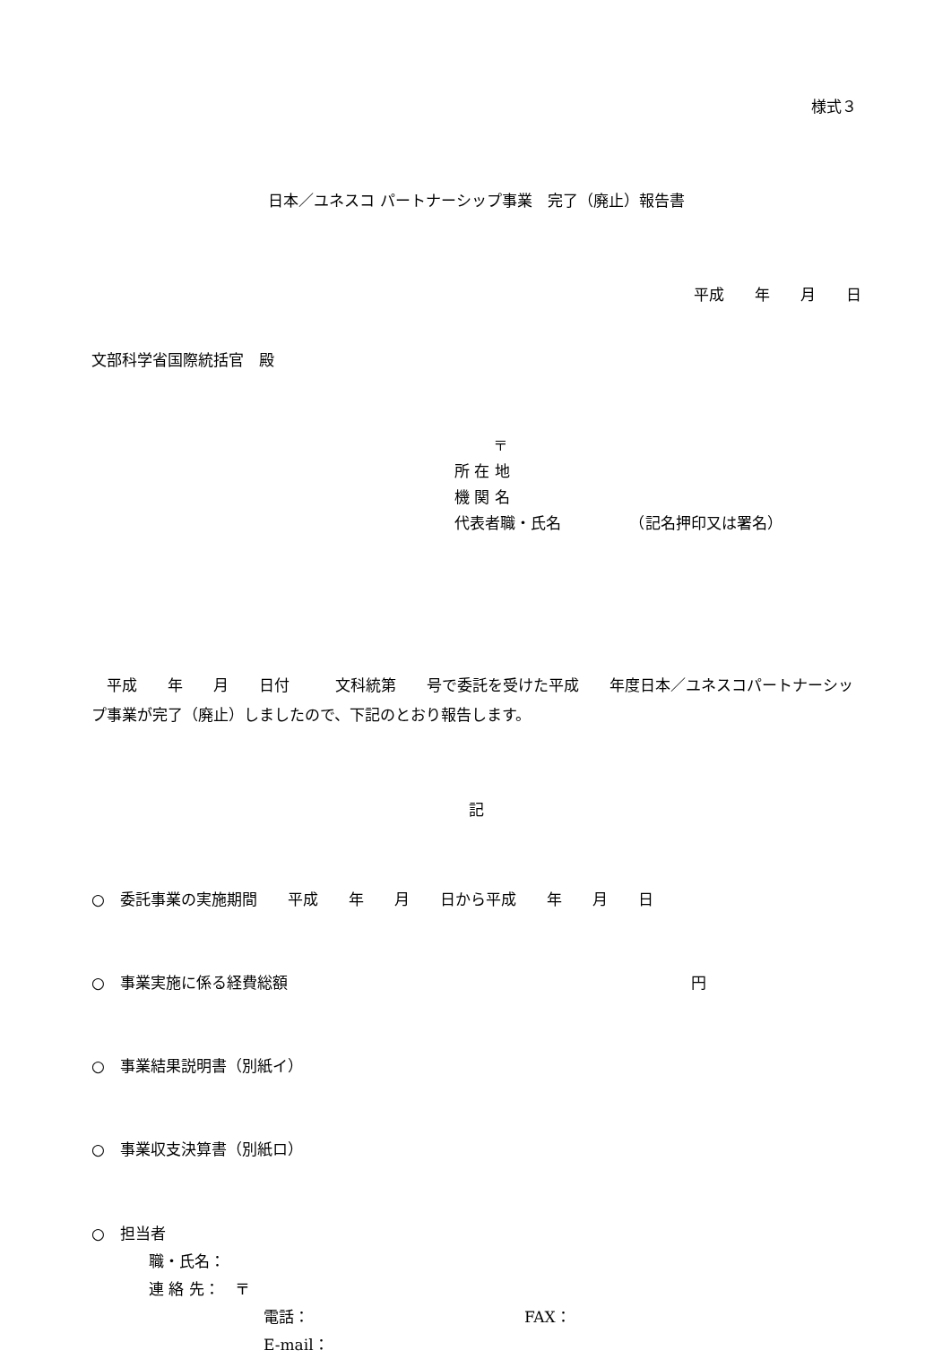様式３
日本／ユネスコ パートナーシップ事業　完了（廃止）報告書
平成　　年　　月　　日
文部科学省国際統括官　殿
〒
所 在 地
機 関 名
代表者職・氏名　　　　　（記名押印又は署名）
　平成　　年　　月　　日付　　　文科統第　　号で委託を受けた平成　　年度日本／ユネスコパートナーシップ事業が完了（廃止）しましたので、下記のとおり報告します。
記
○　委託事業の実施期間　　平成　　年　　月　　日から平成　　年　　月　　日
○　事業実施に係る経費総額 円
○　事業結果説明書（別紙イ）
○　事業収支決算書（別紙ロ）
○　担当者
職・氏名：
連 絡 先：　〒
電話： FAX：
E-mail：